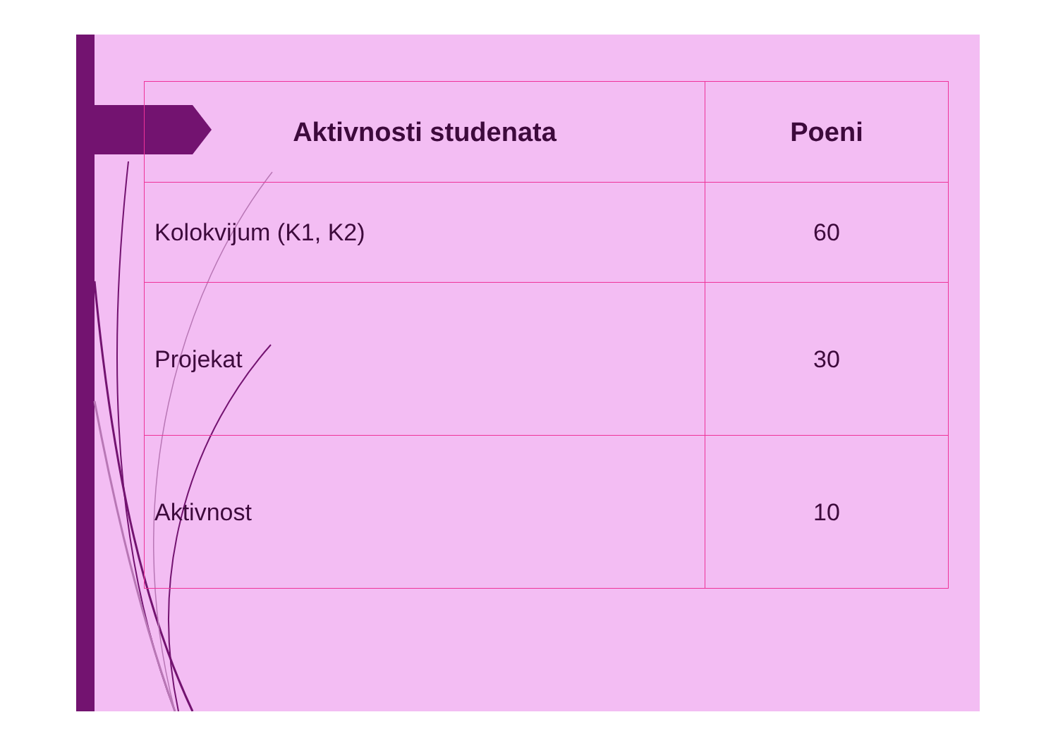| Aktivnosti studenata | Poeni |
| --- | --- |
| Kolokvijum (K1, K2) | 60 |
| Projekat | 30 |
| Aktivnost | 10 |